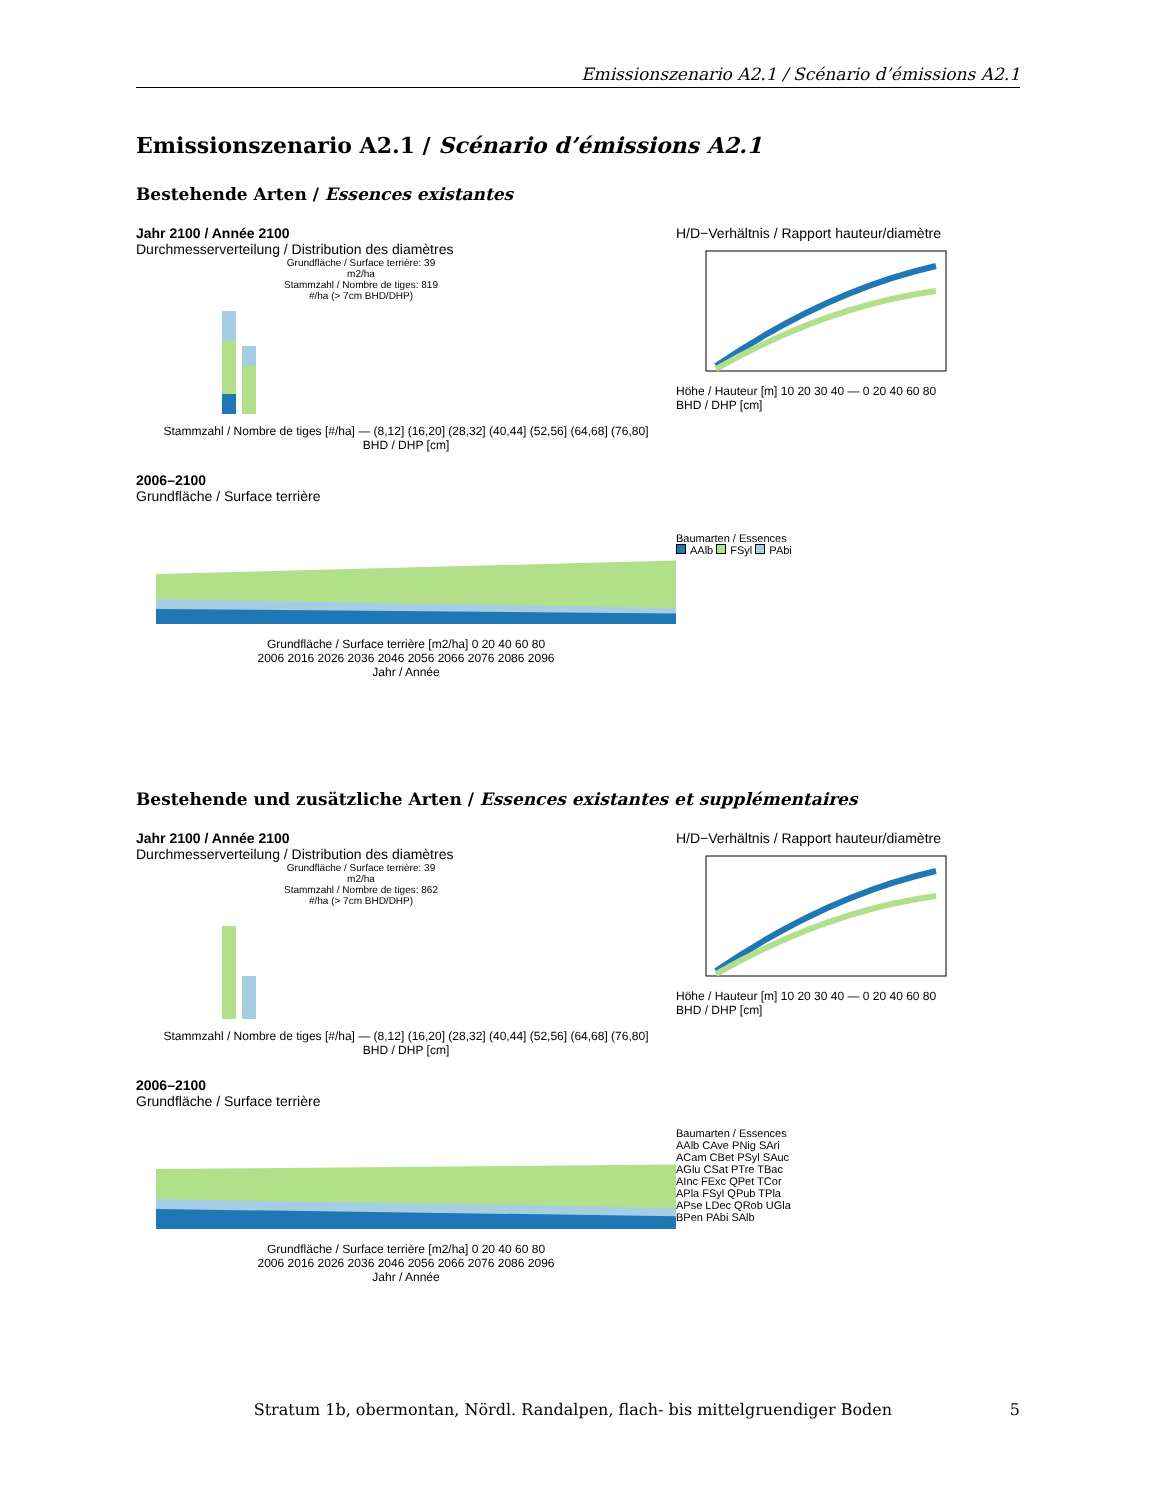Emissionszenario A2.1 / Scénario d’émissions A2.1
Emissionszenario A2.1 / Scénario d’émissions A2.1
Bestehende Arten / Essences existantes
Jahr 2100 / Année 2100
Durchmesserverteilung / Distribution des diamètres
Grundfläche / Surface terrière: 39 m2/ha
Stammzahl / Nombre de tiges: 819 #/ha (> 7cm BHD/DHP)
Stammzahl / Nombre de tiges [#/ha] — (8,12] (16,20] (28,32] (40,44] (52,56] (64,68] (76,80]
BHD / DHP [cm]
H/D−Verhältnis / Rapport hauteur/diamètre
Höhe / Hauteur [m] 10 20 30 40 — 0 20 40 60 80
BHD / DHP [cm]
2006–2100
Grundfläche / Surface terrière
Grundfläche / Surface terrière [m2/ha] 0 20 40 60 80
2006 2016 2026 2036 2046 2056 2066 2076 2086 2096
Jahr / Année
Baumarten / Essences
AAlb FSyl PAbi
Bestehende und zusätzliche Arten / Essences existantes et supplémentaires
Jahr 2100 / Année 2100
Durchmesserverteilung / Distribution des diamètres
Grundfläche / Surface terrière: 39 m2/ha
Stammzahl / Nombre de tiges: 862 #/ha (> 7cm BHD/DHP)
Stammzahl / Nombre de tiges [#/ha] — (8,12] (16,20] (28,32] (40,44] (52,56] (64,68] (76,80]
BHD / DHP [cm]
H/D−Verhältnis / Rapport hauteur/diamètre
Höhe / Hauteur [m] 10 20 30 40 — 0 20 40 60 80
BHD / DHP [cm]
2006–2100
Grundfläche / Surface terrière
Grundfläche / Surface terrière [m2/ha] 0 20 40 60 80
2006 2016 2026 2036 2046 2056 2066 2076 2086 2096
Jahr / Année
Baumarten / Essences
AAlb CAve PNig SAri
ACam CBet PSyl SAuc
AGlu CSat PTre TBac
AInc FExc QPet TCor
APla FSyl QPub TPla
APse LDec QRob UGla
BPen PAbi SAlb
Stratum 1b, obermontan, Nördl. Randalpen, flach- bis mittelgruendiger Boden 5